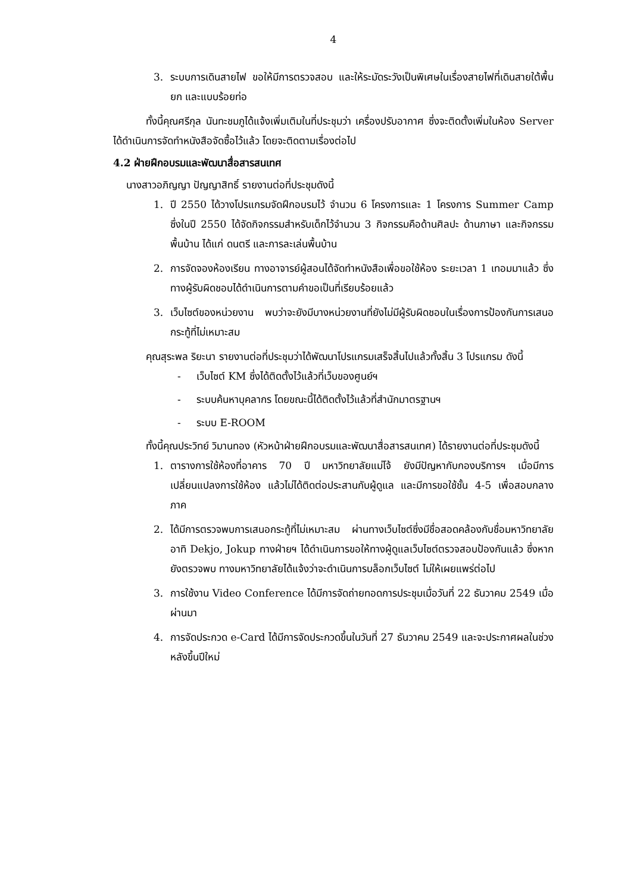4
3. ระบบการเดินสายไฟ ขอให้มีการตรวจสอบ และให้ระมัดระวังเป็นพิเศษในเรื่องสายไฟที่เดินสายใต้พื้นยก และแบบร้อยท่อ
ทั้งนี้คุณศรีกุล นันทะชมภูได้แจ้งเพิ่มเติมในที่ประชุมว่า เครื่องปรับอากาศ ซึ่งจะติดตั้งเพิ่มในห้อง Server ได้ดำเนินการจัดทำหนังสือจัดซื้อไว้แล้ว โดยจะติดตามเรื่องต่อไป
4.2 ฝ่ายฝึกอบรมและพัฒนาสื่อสารสนเทศ
นางสาวอภิญญา ปัญญาสิทธิ์ รายงานต่อที่ประชุมดังนี้
1. ปี 2550 ได้วางโปรแกรมจัดฝึกอบรมไว้ จำนวน 6 โครงการและ 1 โครงการ Summer Camp ซึ่งในปี 2550 ได้จัดกิจกรรมสำหรับเด็กไว้จำนวน 3 กิจกรรมคือด้านศิลปะ ด้านภาษา และกิจกรรมพื้นบ้าน ได้แก่ ดนตรี และการละเล่นพื้นบ้าน
2. การจัดจองห้องเรียน ทางอาจารย์ผู้สอนได้จัดทำหนังสือเพื่อขอใช้ห้อง ระยะเวลา 1 เทอมมาแล้ว ซึ่งทางผู้รับผิดชอบได้ดำเนินการตามคำขอเป็นที่เรียบร้อยแล้ว
3. เว็บไซต์ของหน่วยงาน พบว่าจะยังมีบางหน่วยงานที่ยังไม่มีผู้รับผิดชอบในเรื่องการป้องกันการเสนอกระทู้ที่ไม่เหมาะสม
คุณสุระพล ริยะนา รายงานต่อที่ประชุมว่าได้พัฒนาโปรแกรมเสร็จสิ้นไปแล้วทั้งสิ้น 3 โปรแกรม ดังนี้
- เว็บไซต์ KM ซึ่งได้ติดตั้งไว้แล้วที่เว็บของศูนย์ฯ
- ระบบค้นหาบุคลากร โดยขณะนี้ได้ติดตั้งไว้แล้วที่สำนักมาตรฐานฯ
- ระบบ E-ROOM
ทั้งนี้คุณประวิทย์ วิมานทอง (หัวหน้าฝ่ายฝึกอบรมและพัฒนาสื่อสารสนเทศ) ได้รายงานต่อที่ประชุมดังนี้
1. ตารางการใช้ห้องที่อาคาร 70 ปี มหาวิทยาลัยแม่โจ้ ยังมีปัญหากับกองบริการฯ เมื่อมีการเปลี่ยนแปลงการใช้ห้อง แล้วไม่ได้ติดต่อประสานกับผู้ดูแล และมีการขอใช้ชั้น 4-5 เพื่อสอบกลางภาค
2. ได้มีการตรวจพบการเสนอกระทู้ที่ไม่เหมาะสม ผ่านทางเว็บไซต์ซึ่งมีชื่อสอดคล้องกับชื่อมหาวิทยาลัย อาทิ Dekjo, Jokup ทางฝ่ายฯ ได้ดำเนินการขอให้ทางผู้ดูแลเว็บไซต์ตรวจสอบป้องกันแล้ว ซึ่งหากยังตรวจพบ ทางมหาวิทยาลัยได้แจ้งว่าจะดำเนินการบล็อกเว็บไซต์ ไม่ให้เผยแพร่ต่อไป
3. การใช้งาน Video Conference ได้มีการจัดถ่ายทอดการประชุมเมื่อวันที่ 22 ธันวาคม 2549 เมื่อผ่านมา
4. การจัดประกวด e-Card ได้มีการจัดประกวดขึ้นในวันที่ 27 ธันวาคม 2549 และจะประกาศผลในช่วงหลังขึ้นปีใหม่